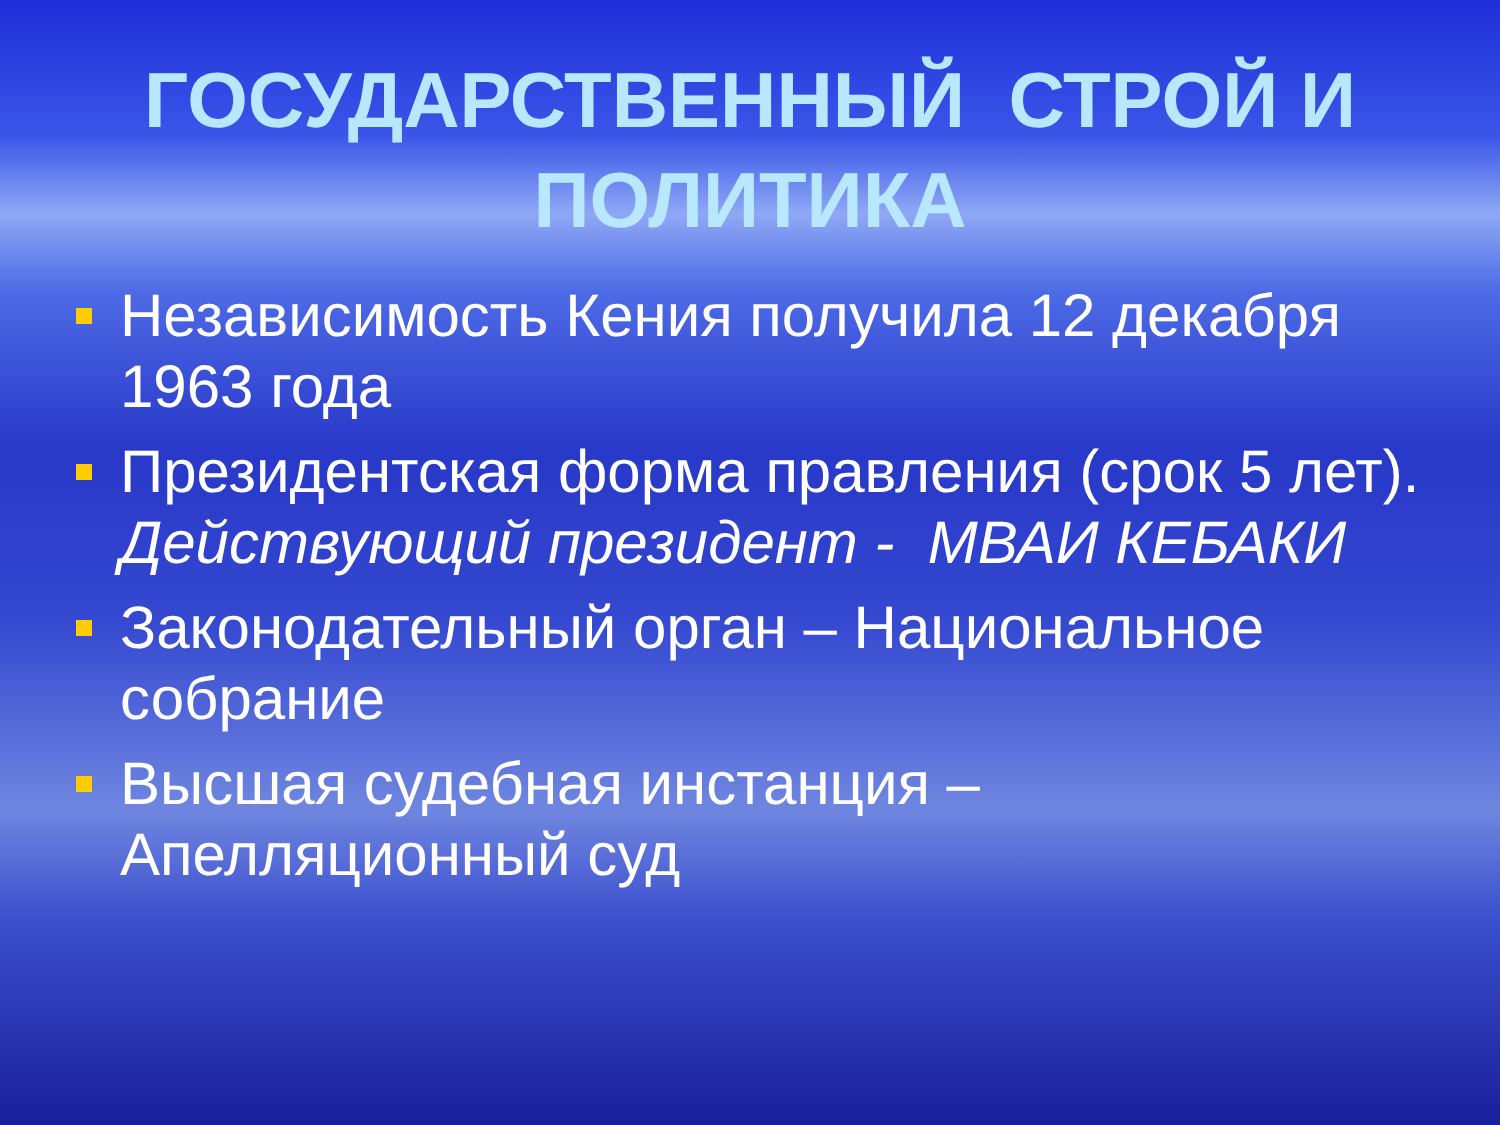ГОСУДАРСТВЕННЫЙ СТРОЙ И ПОЛИТИКА
Независимость Кения получила 12 декабря 1963 года
Президентская форма правления (срок 5 лет). Действующий президент - МВАИ КЕБАКИ
Законодательный орган – Национальное собрание
Высшая судебная инстанция – Апелляционный суд